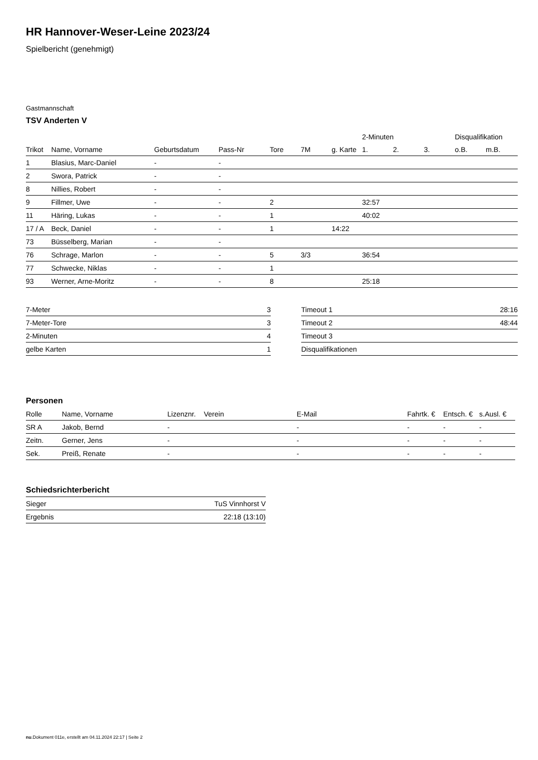HR Hannover-Weser-Leine 2023/24
Spielbericht (genehmigt)
Gastmannschaft
TSV Anderten V
| | | | | | | | 2-Minuten | | | Disqualifikation | |
| --- | --- | --- | --- | --- | --- | --- | --- | --- | --- | --- | --- |
| Trikot | Name, Vorname | Geburtsdatum | Pass-Nr | Tore | 7M | g. Karte | 1. | 2. | 3. | o.B. | m.B. |
| 1 | Blasius, Marc-Daniel | - | - | | | | | | | | |
| 2 | Swora, Patrick | - | - | | | | | | | | |
| 8 | Nillies, Robert | - | - | | | | | | | | |
| 9 | Fillmer, Uwe | - | - | 2 | | | 32:57 | | | | |
| 11 | Häring, Lukas | - | - | 1 | | | 40:02 | | | | |
| 17 / A | Beck, Daniel | - | - | 1 | | 14:22 | | | | | |
| 73 | Büsselberg, Marian | - | - | | | | | | | | |
| 76 | Schrage, Marlon | - | - | 5 | 3/3 | | 36:54 | | | | |
| 77 | Schwecke, Niklas | - | - | 1 | | | | | | | |
| 93 | Werner, Arne-Moritz | - | - | 8 | | | 25:18 | | | | |
| 7-Meter | 3 |
| 7-Meter-Tore | 3 |
| 2-Minuten | 4 |
| gelbe Karten | 1 |
| Timeout 1 | 28:16 |
| Timeout 2 | 48:44 |
| Timeout 3 | |
| Disqualifikationen | |
Personen
| Rolle | Name, Vorname | Lizenznr. | Verein | E-Mail | Fahrtk. € | Entsch. € | s.Ausl. € |
| --- | --- | --- | --- | --- | --- | --- | --- |
| SR A | Jakob, Bernd | - | | - | - | - | - |
| Zeitn. | Gerner, Jens | - | | - | - | - | - |
| Sek. | Preiß, Renate | - | | - | - | - | - |
Schiedsrichterbericht
| Sieger | TuS Vinnhorst V |
| Ergebnis | 22:18 (13:10) |
nu.Dokument 011e, erstellt am 04.11.2024 22:17 | Seite 2